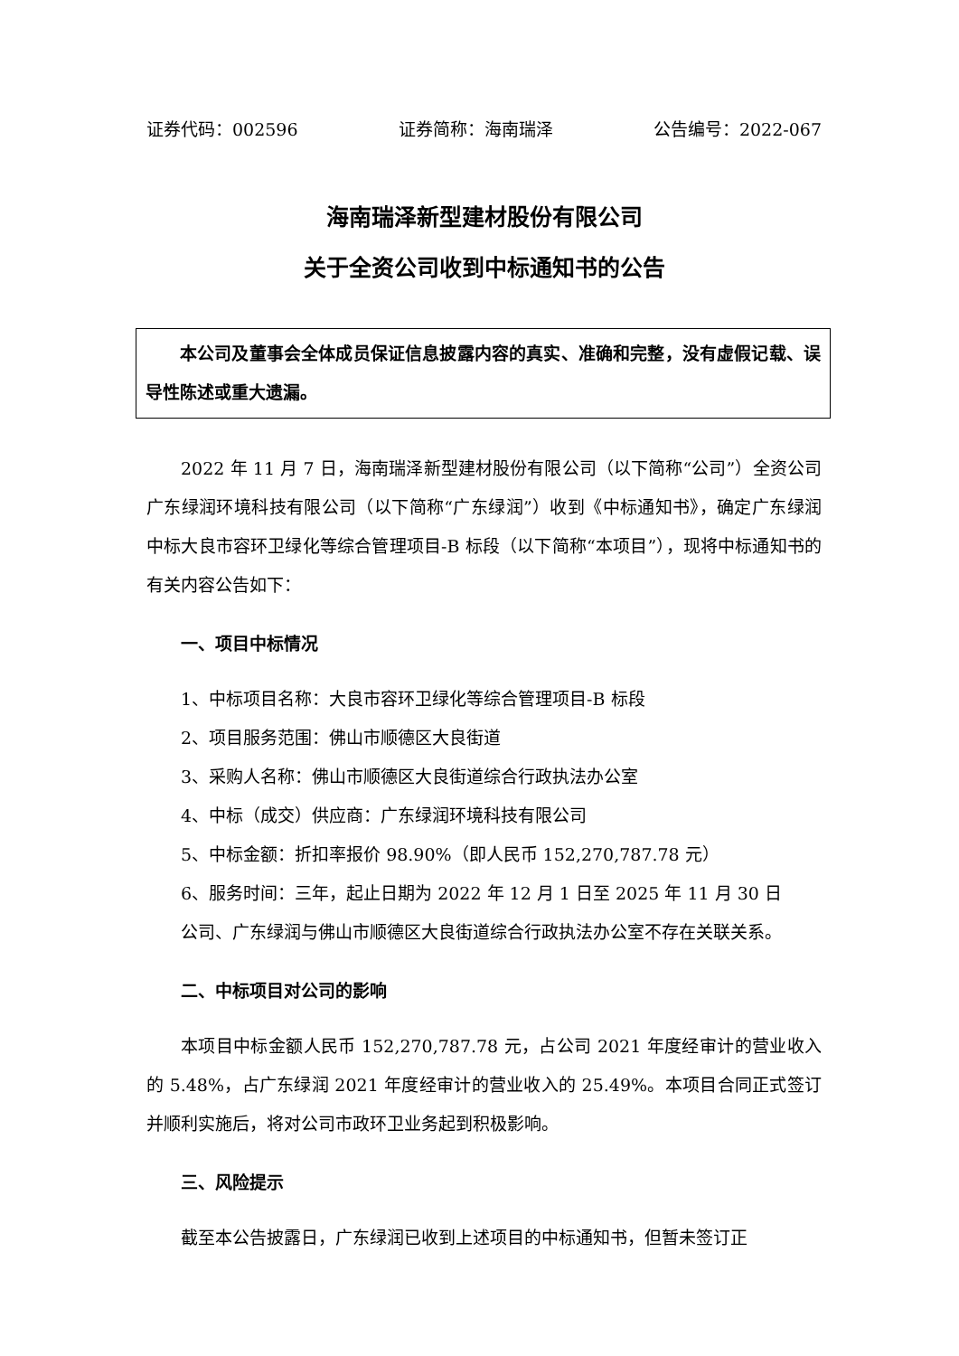证券代码：002596 证券简称：海南瑞泽 公告编号：2022-067
海南瑞泽新型建材股份有限公司
关于全资公司收到中标通知书的公告
本公司及董事会全体成员保证信息披露内容的真实、准确和完整，没有虚假记载、误导性陈述或重大遗漏。
2022 年 11 月 7 日，海南瑞泽新型建材股份有限公司（以下简称“公司”）全资公司广东绿润环境科技有限公司（以下简称“广东绿润”）收到《中标通知书》，确定广东绿润中标大良市容环卫绿化等综合管理项目-B 标段（以下简称“本项目”），现将中标通知书的有关内容公告如下：
一、项目中标情况
1、中标项目名称：大良市容环卫绿化等综合管理项目-B 标段
2、项目服务范围：佛山市顺德区大良街道
3、采购人名称：佛山市顺德区大良街道综合行政执法办公室
4、中标（成交）供应商：广东绿润环境科技有限公司
5、中标金额：折扣率报价 98.90%（即人民币 152,270,787.78 元）
6、服务时间：三年，起止日期为 2022 年 12 月 1 日至 2025 年 11 月 30 日
公司、广东绿润与佛山市顺德区大良街道综合行政执法办公室不存在关联关系。
二、中标项目对公司的影响
本项目中标金额人民币 152,270,787.78 元，占公司 2021 年度经审计的营业收入的 5.48%，占广东绿润 2021 年度经审计的营业收入的 25.49%。本项目合同正式签订并顺利实施后，将对公司市政环卫业务起到积极影响。
三、风险提示
截至本公告披露日，广东绿润已收到上述项目的中标通知书，但暂未签订正